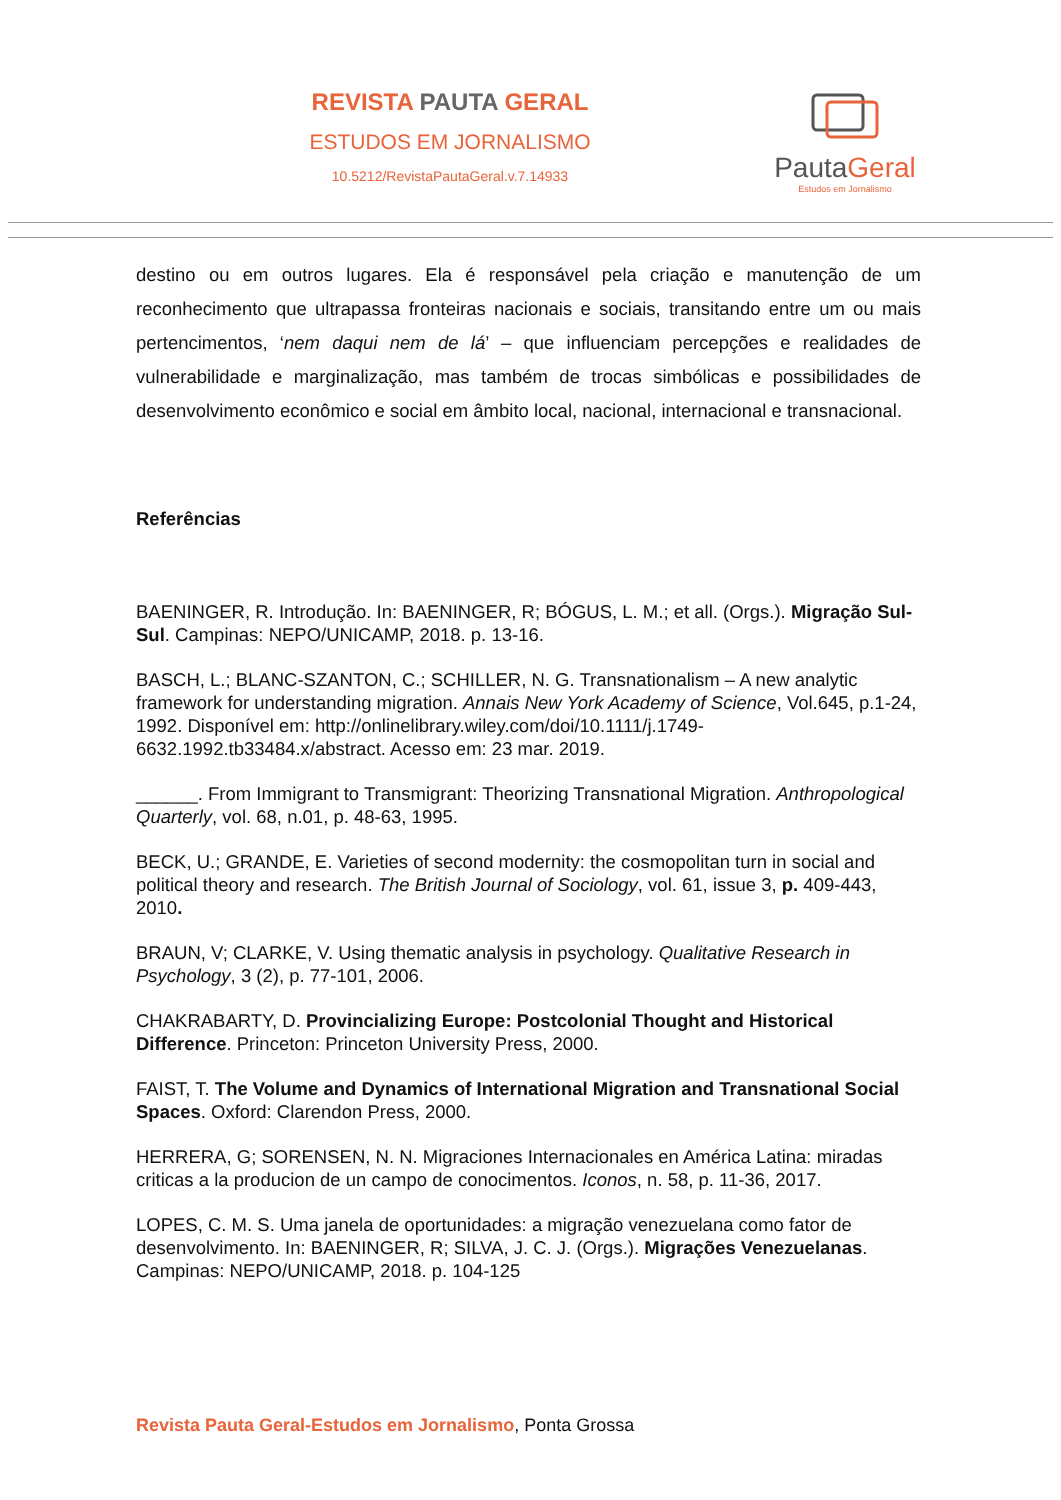REVISTA PAUTA GERAL
ESTUDOS EM JORNALISMO
10.5212/RevistaPautaGeral.v.7.14933
PautaGeral
Estudos em Jornalismo
destino ou em outros lugares. Ela é responsável pela criação e manutenção de um reconhecimento que ultrapassa fronteiras nacionais e sociais, transitando entre um ou mais pertencimentos, ‘nem daqui nem de lá’ – que influenciam percepções e realidades de vulnerabilidade e marginalização, mas também de trocas simbólicas e possibilidades de desenvolvimento econômico e social em âmbito local, nacional, internacional e transnacional.
Referências
BAENINGER, R. Introdução. In: BAENINGER, R; BÓGUS, L. M.; et all. (Orgs.). Migração Sul-Sul. Campinas: NEPO/UNICAMP, 2018. p. 13-16.
BASCH, L.; BLANC-SZANTON, C.; SCHILLER, N. G. Transnationalism – A new analytic framework for understanding migration. Annais New York Academy of Science, Vol.645, p.1-24, 1992. Disponível em: http://onlinelibrary.wiley.com/doi/10.1111/j.1749-6632.1992.tb33484.x/abstract. Acesso em: 23 mar. 2019.
______. From Immigrant to Transmigrant: Theorizing Transnational Migration. Anthropological Quarterly, vol. 68, n.01, p. 48-63, 1995.
BECK, U.; GRANDE, E. Varieties of second modernity: the cosmopolitan turn in social and political theory and research. The British Journal of Sociology, vol. 61, issue 3, p. 409-443, 2010.
BRAUN, V; CLARKE, V. Using thematic analysis in psychology. Qualitative Research in Psychology, 3 (2), p. 77-101, 2006.
CHAKRABARTY, D. Provincializing Europe: Postcolonial Thought and Historical Difference. Princeton: Princeton University Press, 2000.
FAIST, T. The Volume and Dynamics of International Migration and Transnational Social Spaces. Oxford: Clarendon Press, 2000.
HERRERA, G; SORENSEN, N. N. Migraciones Internacionales en América Latina: miradas criticas a la producion de un campo de conocimentos. Iconos, n. 58, p. 11-36, 2017.
LOPES, C. M. S. Uma janela de oportunidades: a migração venezuelana como fator de desenvolvimento. In: BAENINGER, R; SILVA, J. C. J. (Orgs.). Migrações Venezuelanas. Campinas: NEPO/UNICAMP, 2018. p. 104-125
Revista Pauta Geral-Estudos em Jornalismo, Ponta Grossa